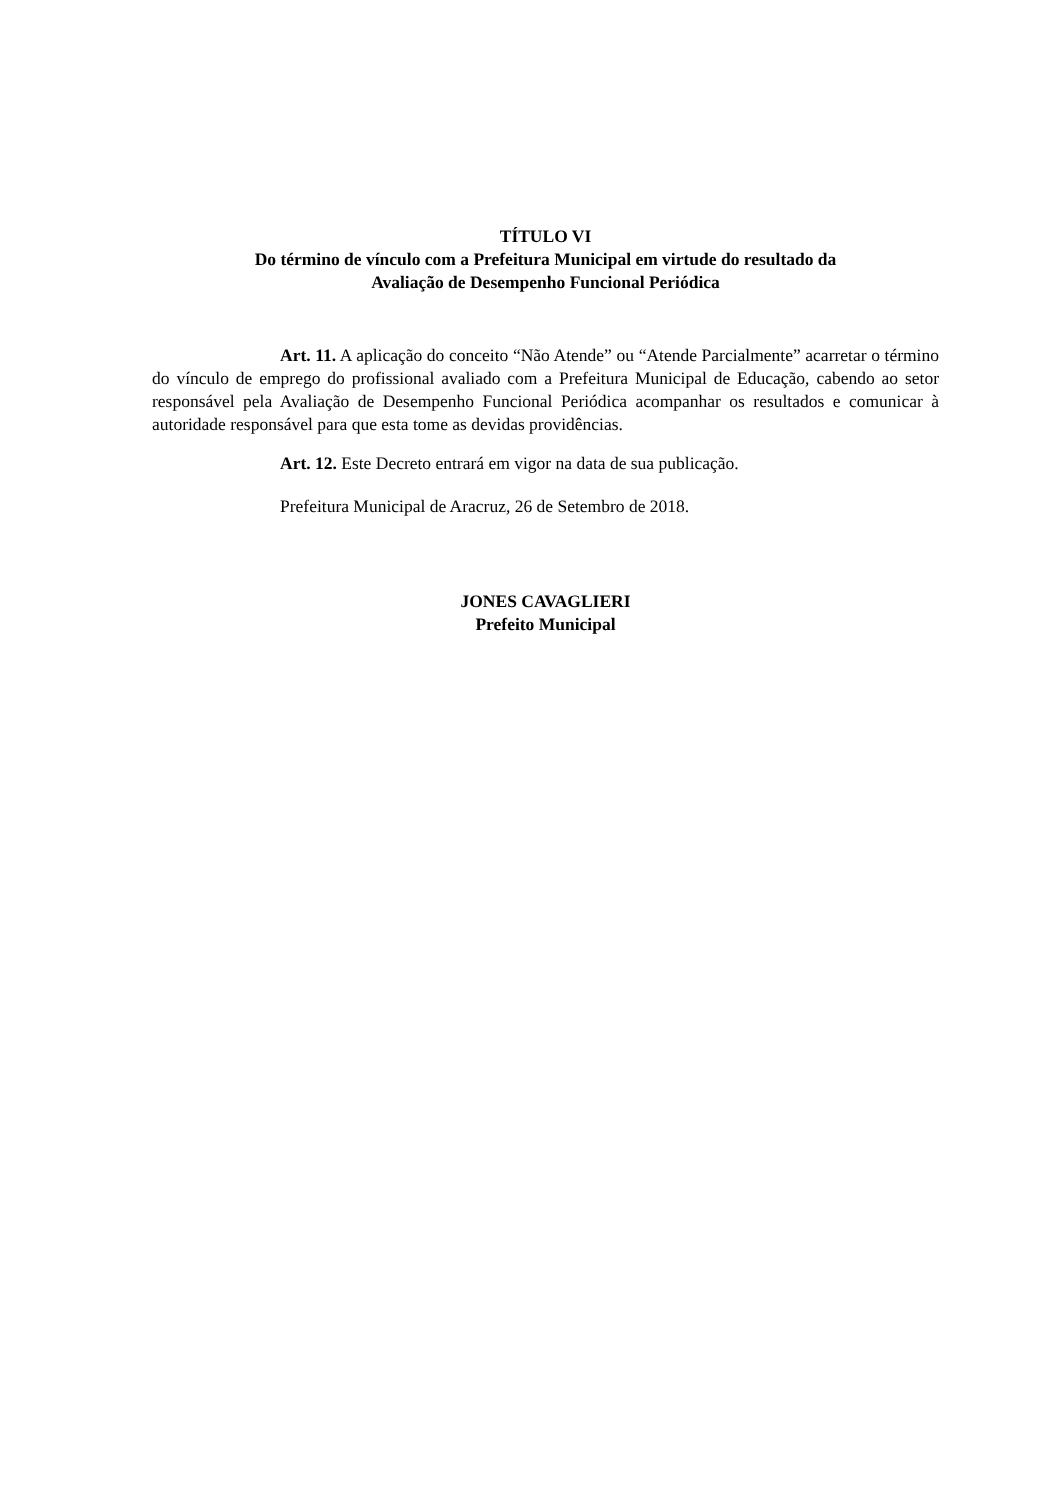TÍTULO VI
Do término de vínculo com a Prefeitura Municipal em virtude do resultado da
Avaliação de Desempenho Funcional Periódica
Art. 11. A aplicação do conceito “Não Atende” ou “Atende Parcialmente” acarretar o término do vínculo de emprego do profissional avaliado com a Prefeitura Municipal de Educação, cabendo ao setor responsável pela Avaliação de Desempenho Funcional Periódica acompanhar os resultados e comunicar à autoridade responsável para que esta tome as devidas providências.
Art. 12. Este Decreto entrará em vigor na data de sua publicação.
Prefeitura Municipal de Aracruz, 26 de Setembro de 2018.
JONES CAVAGLIERI
Prefeito Municipal